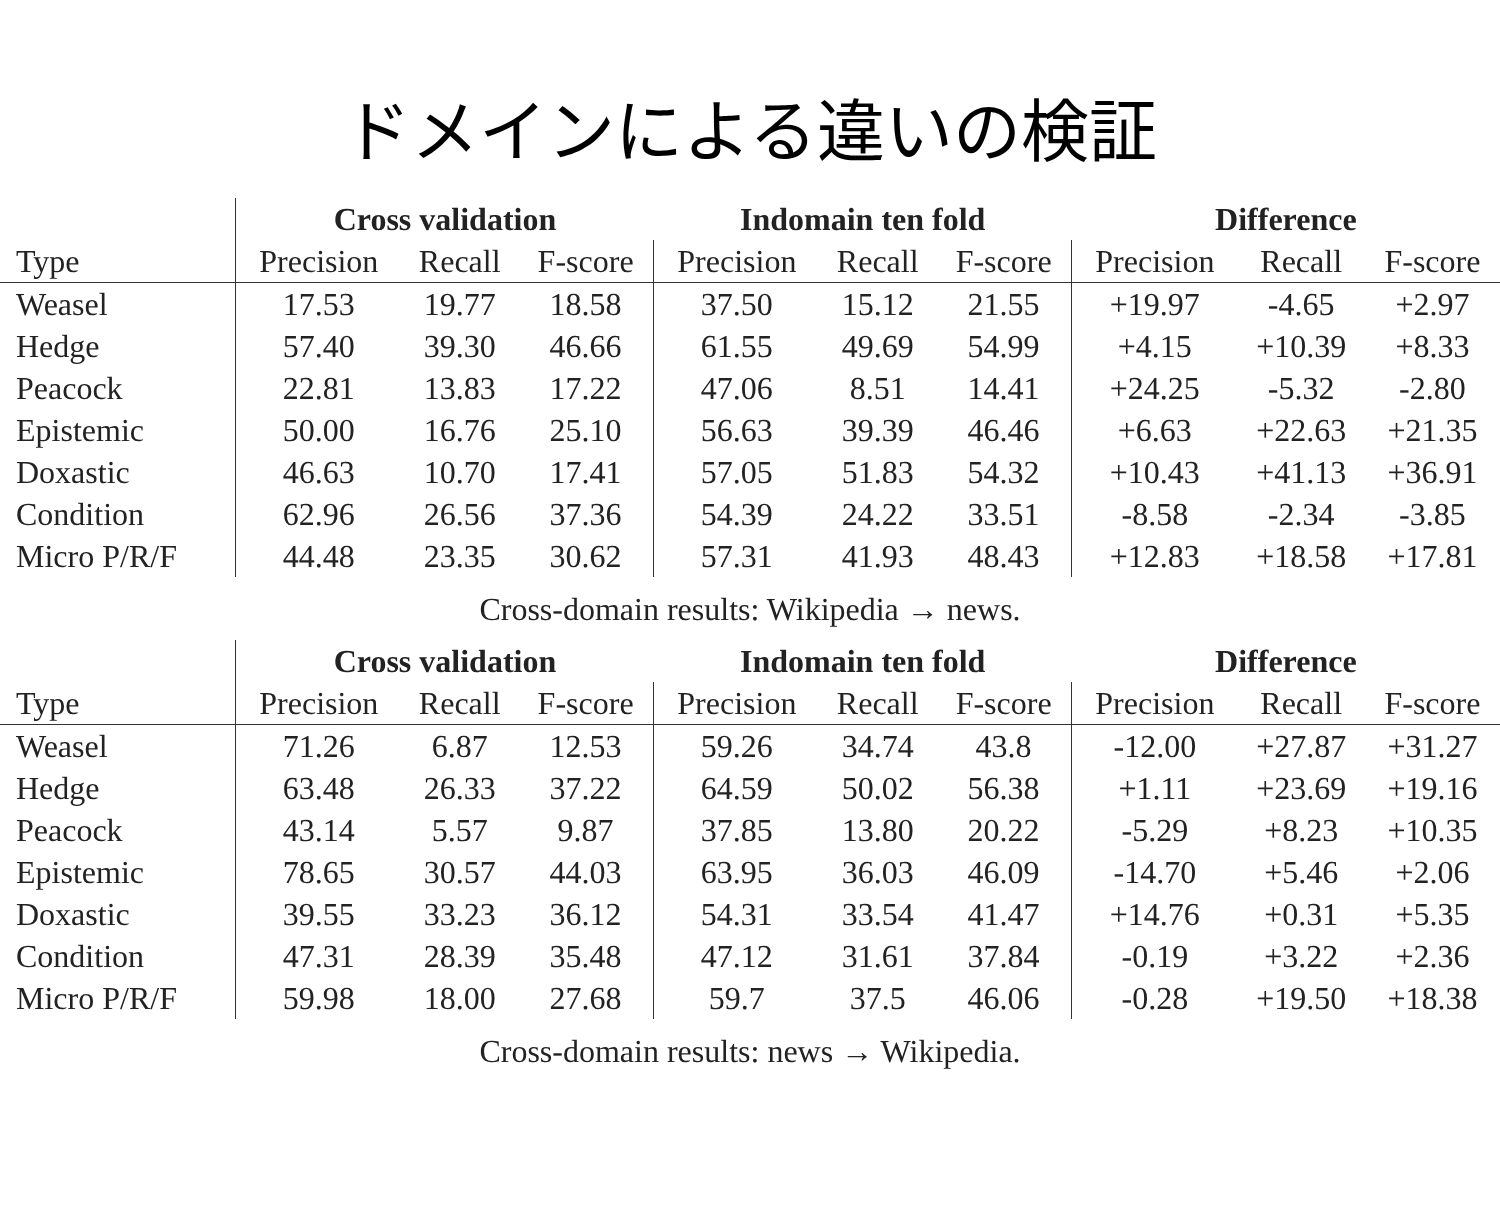ドメインによる違いの検証
| | Cross validation | | | Indomain ten fold | | | Difference | | |
| --- | --- | --- | --- | --- | --- | --- | --- | --- | --- |
| Type | Precision | Recall | F-score | Precision | Recall | F-score | Precision | Recall | F-score |
| Weasel | 17.53 | 19.77 | 18.58 | 37.50 | 15.12 | 21.55 | +19.97 | -4.65 | +2.97 |
| Hedge | 57.40 | 39.30 | 46.66 | 61.55 | 49.69 | 54.99 | +4.15 | +10.39 | +8.33 |
| Peacock | 22.81 | 13.83 | 17.22 | 47.06 | 8.51 | 14.41 | +24.25 | -5.32 | -2.80 |
| Epistemic | 50.00 | 16.76 | 25.10 | 56.63 | 39.39 | 46.46 | +6.63 | +22.63 | +21.35 |
| Doxastic | 46.63 | 10.70 | 17.41 | 57.05 | 51.83 | 54.32 | +10.43 | +41.13 | +36.91 |
| Condition | 62.96 | 26.56 | 37.36 | 54.39 | 24.22 | 33.51 | -8.58 | -2.34 | -3.85 |
| Micro P/R/F | 44.48 | 23.35 | 30.62 | 57.31 | 41.93 | 48.43 | +12.83 | +18.58 | +17.81 |
Cross-domain results: Wikipedia → news.
| | Cross validation | | | Indomain ten fold | | | Difference | | |
| --- | --- | --- | --- | --- | --- | --- | --- | --- | --- |
| Type | Precision | Recall | F-score | Precision | Recall | F-score | Precision | Recall | F-score |
| Weasel | 71.26 | 6.87 | 12.53 | 59.26 | 34.74 | 43.8 | -12.00 | +27.87 | +31.27 |
| Hedge | 63.48 | 26.33 | 37.22 | 64.59 | 50.02 | 56.38 | +1.11 | +23.69 | +19.16 |
| Peacock | 43.14 | 5.57 | 9.87 | 37.85 | 13.80 | 20.22 | -5.29 | +8.23 | +10.35 |
| Epistemic | 78.65 | 30.57 | 44.03 | 63.95 | 36.03 | 46.09 | -14.70 | +5.46 | +2.06 |
| Doxastic | 39.55 | 33.23 | 36.12 | 54.31 | 33.54 | 41.47 | +14.76 | +0.31 | +5.35 |
| Condition | 47.31 | 28.39 | 35.48 | 47.12 | 31.61 | 37.84 | -0.19 | +3.22 | +2.36 |
| Micro P/R/F | 59.98 | 18.00 | 27.68 | 59.7 | 37.5 | 46.06 | -0.28 | +19.50 | +18.38 |
Cross-domain results: news → Wikipedia.